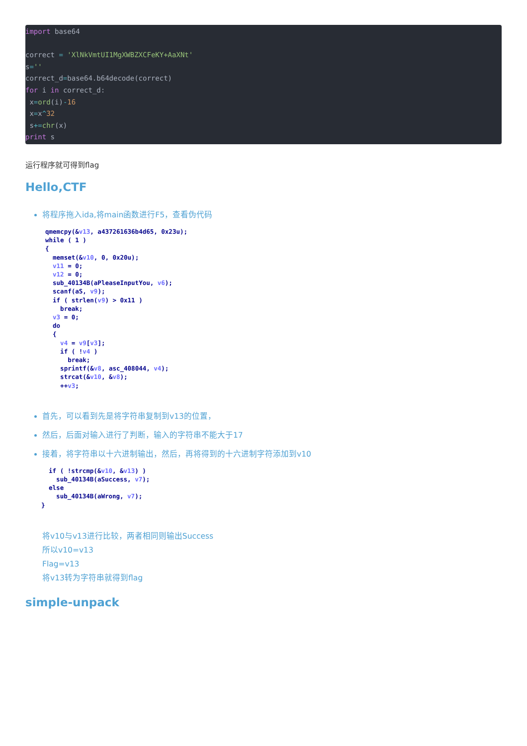import base64

correct = 'XlNkVmtUI1MgXWBZXCFeKY+AaXNt'
s=''
correct_d=base64.b64decode(correct)
for i in correct_d:
 x=ord(i)-16
 x=x^32
 s+=chr(x)
print s
运行程序就可得到flag
Hello,CTF
将程序拖入ida,将main函数进行F5，查看伪代码
qmemcpy(&v13, a437261636b4d65, 0x23u);
while ( 1 )
{
  memset(&v10, 0, 0x20u);
  v11 = 0;
  v12 = 0;
  sub_40134B(aPleaseInputYou, v6);
  scanf(aS, v9);
  if ( strlen(v9) > 0x11 )
    break;
  v3 = 0;
  do
  {
    v4 = v9[v3];
    if ( !v4 )
      break;
    sprintf(&v8, asc_408044, v4);
    strcat(&v10, &v8);
    ++v3;
首先，可以看到先是将字符串复制到v13的位置，
然后，后面对输入进行了判断，输入的字符串不能大于17
接着，将字符串以十六进制输出，然后，再将得到的十六进制字符添加到v10
  if ( !strcmp(&v10, &v13) )
    sub_40134B(aSuccess, v7);
  else
    sub_40134B(aWrong, v7);
}
将v10与v13进行比较，两者相同则输出Success
所以v10=v13
Flag=v13
将v13转为字符串就得到flag
simple-unpack